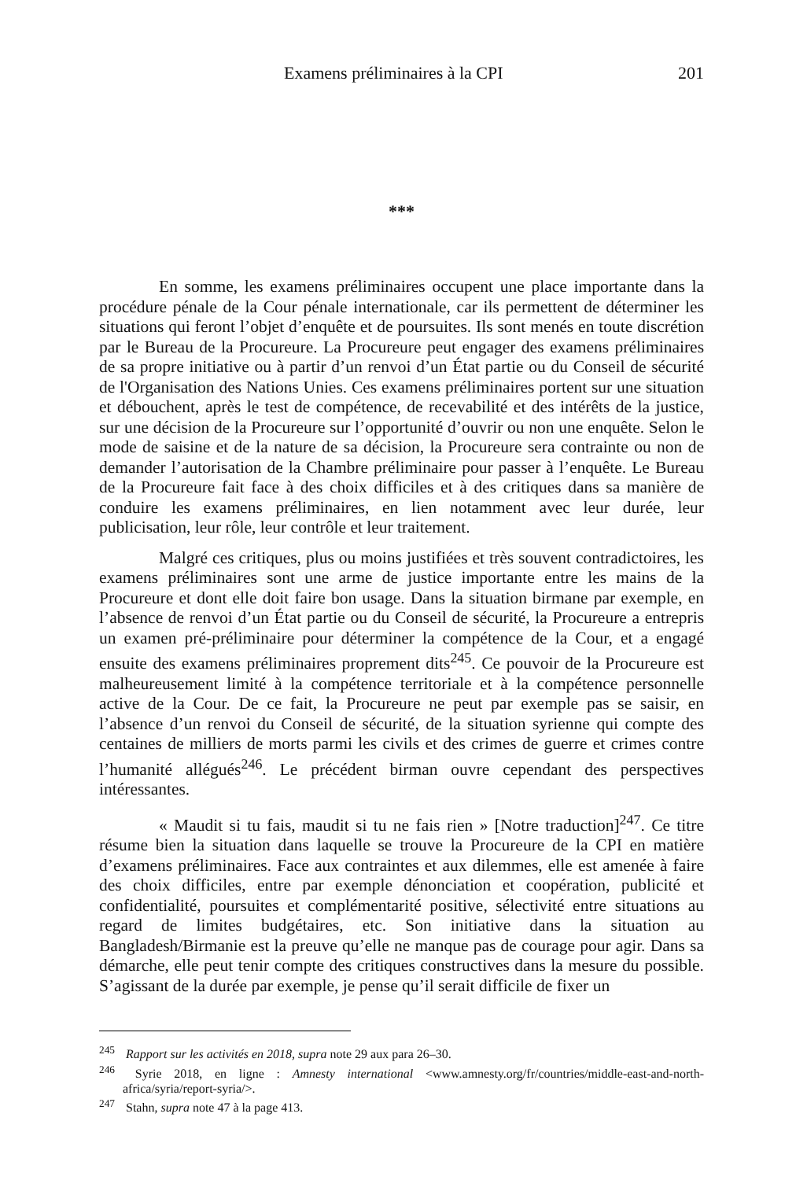Examens préliminaires à la CPI 201
***
En somme, les examens préliminaires occupent une place importante dans la procédure pénale de la Cour pénale internationale, car ils permettent de déterminer les situations qui feront l’objet d’enquête et de poursuites. Ils sont menés en toute discrétion par le Bureau de la Procureure. La Procureure peut engager des examens préliminaires de sa propre initiative ou à partir d’un renvoi d’un État partie ou du Conseil de sécurité de l'Organisation des Nations Unies. Ces examens préliminaires portent sur une situation et débouchent, après le test de compétence, de recevabilité et des intérêts de la justice, sur une décision de la Procureure sur l’opportunité d’ouvrir ou non une enquête. Selon le mode de saisine et de la nature de sa décision, la Procureure sera contrainte ou non de demander l’autorisation de la Chambre préliminaire pour passer à l’enquête. Le Bureau de la Procureure fait face à des choix difficiles et à des critiques dans sa manière de conduire les examens préliminaires, en lien notamment avec leur durée, leur publicisation, leur rôle, leur contrôle et leur traitement.
Malgré ces critiques, plus ou moins justifiées et très souvent contradictoires, les examens préliminaires sont une arme de justice importante entre les mains de la Procureure et dont elle doit faire bon usage. Dans la situation birmane par exemple, en l’absence de renvoi d’un État partie ou du Conseil de sécurité, la Procureure a entrepris un examen pré-préliminaire pour déterminer la compétence de la Cour, et a engagé ensuite des examens préliminaires proprement dits<sup>245</sup>. Ce pouvoir de la Procureure est malheureusement limité à la compétence territoriale et à la compétence personnelle active de la Cour. De ce fait, la Procureure ne peut par exemple pas se saisir, en l’absence d’un renvoi du Conseil de sécurité, de la situation syrienne qui compte des centaines de milliers de morts parmi les civils et des crimes de guerre et crimes contre l’humanité allégués<sup>246</sup>. Le précédent birman ouvre cependant des perspectives intéressantes.
« Maudit si tu fais, maudit si tu ne fais rien » [Notre traduction]<sup>247</sup>. Ce titre résume bien la situation dans laquelle se trouve la Procureure de la CPI en matière d’examens préliminaires. Face aux contraintes et aux dilemmes, elle est amenée à faire des choix difficiles, entre par exemple dénonciation et coopération, publicité et confidentialité, poursuites et complémentarité positive, sélectivité entre situations au regard de limites budgétaires, etc. Son initiative dans la situation au Bangladesh/Birmanie est la preuve qu’elle ne manque pas de courage pour agir. Dans sa démarche, elle peut tenir compte des critiques constructives dans la mesure du possible. S’agissant de la durée par exemple, je pense qu’il serait difficile de fixer un
<sup>245</sup> Rapport sur les activités en 2018, supra note 29 aux para 26–30.
<sup>246</sup> Syrie 2018, en ligne : Amnesty international <www.amnesty.org/fr/countries/middle-east-and-north-africa/syria/report-syria/>.
<sup>247</sup> Stahn, supra note 47 à la page 413.